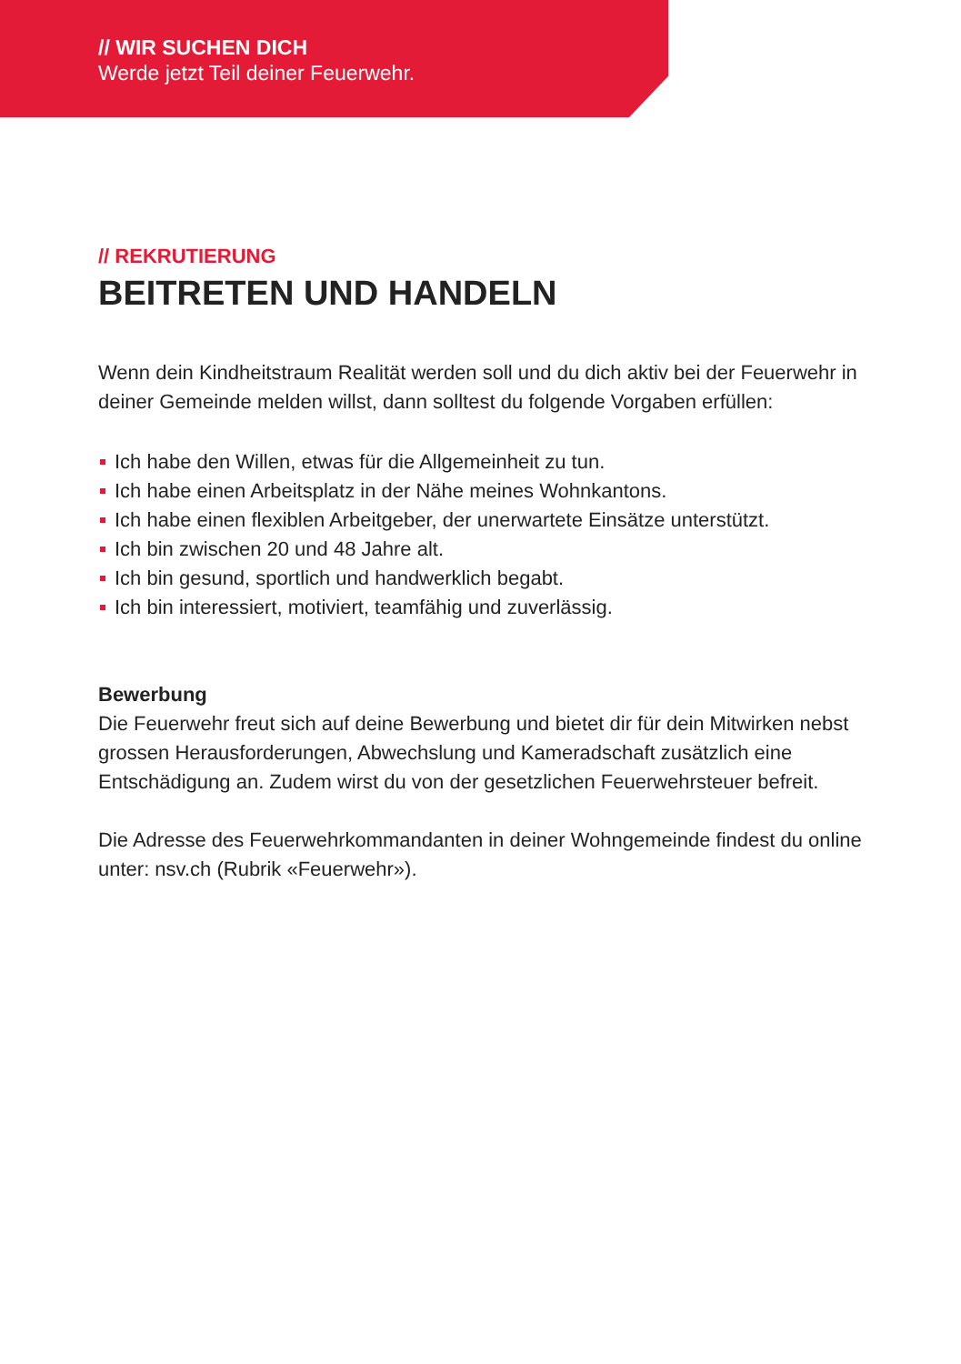// WIR SUCHEN DICH
Werde jetzt Teil deiner Feuerwehr.
// REKRUTIERUNG
BEITRETEN UND HANDELN
Wenn dein Kindheitstraum Realität werden soll und du dich aktiv bei der Feuerwehr in deiner Gemeinde melden willst, dann solltest du folgende Vorgaben erfüllen:
Ich habe den Willen, etwas für die Allgemeinheit zu tun.
Ich habe einen Arbeitsplatz in der Nähe meines Wohnkantons.
Ich habe einen flexiblen Arbeitgeber, der unerwartete Einsätze unterstützt.
Ich bin zwischen 20 und 48 Jahre alt.
Ich bin gesund, sportlich und handwerklich begabt.
Ich bin interessiert, motiviert, teamfähig und zuverlässig.
Bewerbung
Die Feuerwehr freut sich auf deine Bewerbung und bietet dir für dein Mitwirken nebst grossen Herausforderungen, Abwechslung und Kameradschaft zusätzlich eine Entschädigung an. Zudem wirst du von der gesetzlichen Feuerwehrsteuer befreit.
Die Adresse des Feuerwehrkommandanten in deiner Wohngemeinde findest du online unter: nsv.ch (Rubrik «Feuerwehr»).